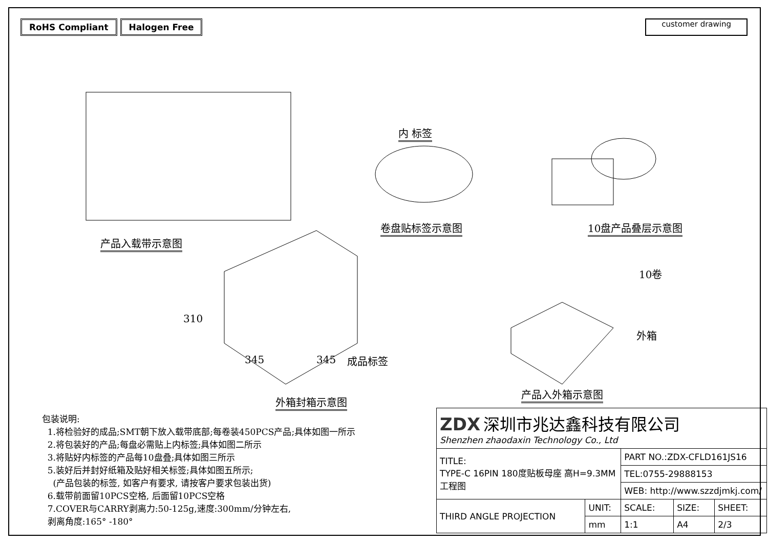RoHS Compliant Halogen Free
customer drawing
产品入载带示意图
内 标签
卷盘贴标签示意图 10盘产品叠层示意图
10卷
310
345 345 成品标签
外箱
产品入外箱示意图
外箱封箱示意图
包装说明:
1.将检验好的成品;SMT朝下放入载带底部;每卷装450PCS产品;具体如图一所示
2.将包装好的产品;每盘必需贴上内标签;具体如图二所示
3.将贴好内标签的产品每10盘叠;具体如图三所示
5.装好后并封好纸箱及贴好相关标签;具体如图五所示;
(产品包装的标签, 如客户有要求, 请按客户要求包装出货)
6.载带前面留10PCS空格, 后面留10PCS空格
7.COVER与CARRY剥离力:50-125g,速度:300mm/分钟左右,
剥离角度:165° -180°
| ZDX 深圳市兆达鑫科技有限公司 Shenzhen zhaodaxin Technology Co., Ltd | | | | |
| TITLE: TYPE-C 16PIN 180度贴板母座 高H=9.3MM 工程图 | | PART NO.:ZDX-CFLD161JS16 | | |
| | | TEL:0755-29888153 | | |
| | | WEB: http://www.szzdjmkj.com/ | | |
| THIRD ANGLE PROJECTION | UNIT: | SCALE: | SIZE: | SHEET: |
| | mm | 1:1 | A4 | 2/3 |